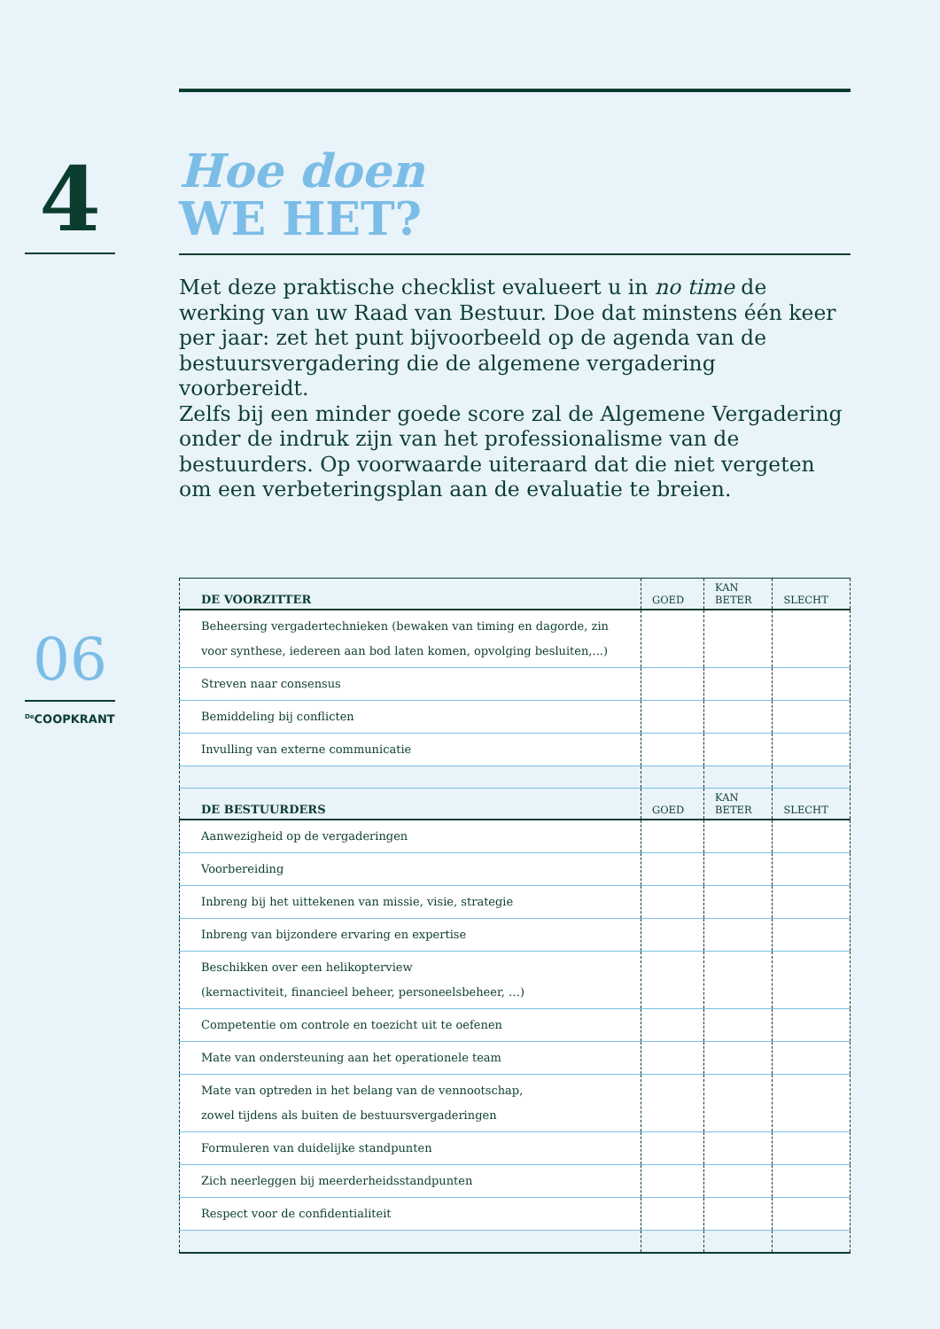4
06
<sup>De</sup>COOPKRANT
Hoe doen
WE HET?
Met deze praktische checklist evalueert u in no time de werking van uw Raad van Bestuur. Doe dat minstens één keer per jaar: zet het punt bijvoorbeeld op de agenda van de bestuursvergadering die de algemene vergadering voorbereidt.
Zelfs bij een minder goede score zal de Algemene Vergadering onder de indruk zijn van het professionalisme van de bestuurders. Op voorwaarde uiteraard dat die niet vergeten om een verbeteringsplan aan de evaluatie te breien.
| DE VOORZITTER | GOED | KAN BETER | SLECHT |
| --- | --- | --- | --- |
| Beheersing vergadertechnieken (bewaken van timing en dagorde, zin voor synthese, iedereen aan bod laten komen, opvolging besluiten,...) | | | |
| Streven naar consensus | | | |
| Bemiddeling bij conflicten | | | |
| Invulling van externe communicatie | | | |
| DE BESTUURDERS | GOED | KAN BETER | SLECHT |
| Aanwezigheid op de vergaderingen | | | |
| Voorbereiding | | | |
| Inbreng bij het uittekenen van missie, visie, strategie | | | |
| Inbreng van bijzondere ervaring en expertise | | | |
| Beschikken over een helikopterview (kernactiviteit, financieel beheer, personeelsbeheer, …) | | | |
| Competentie om controle en toezicht uit te oefenen | | | |
| Mate van ondersteuning aan het operationele team | | | |
| Mate van optreden in het belang van de vennootschap, zowel tijdens als buiten de bestuursvergaderingen | | | |
| Formuleren van duidelijke standpunten | | | |
| Zich neerleggen bij meerderheidsstandpunten | | | |
| Respect voor de confidentialiteit | | | |